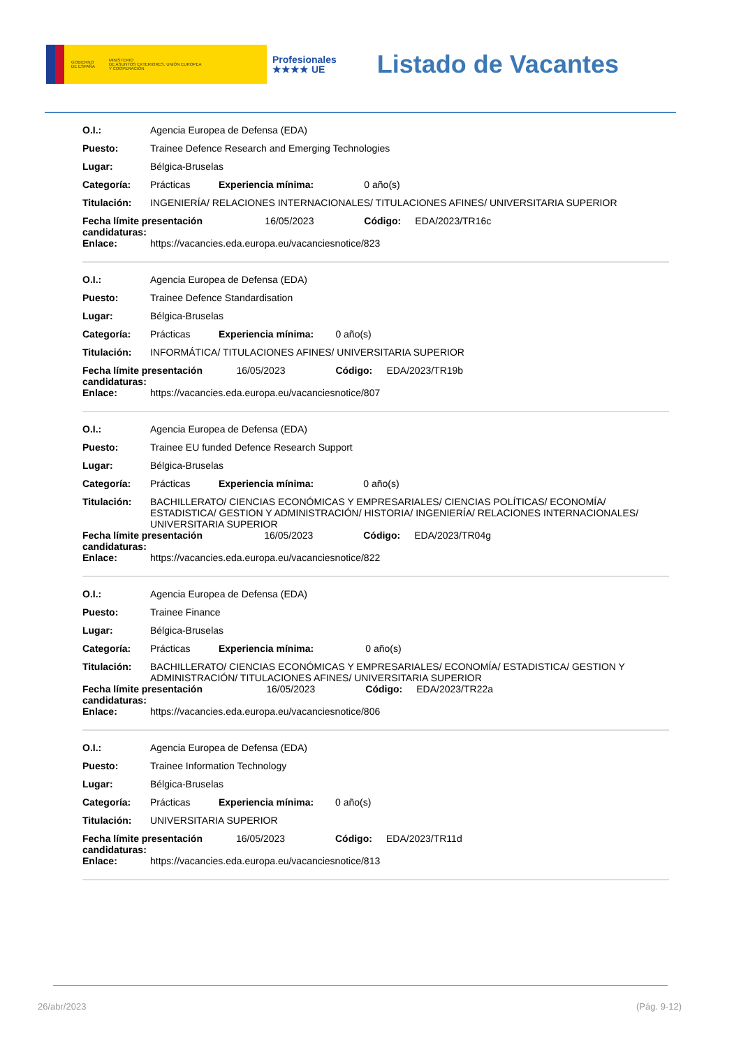GOBIERNO
DE ESPAÑA MINISTERIO
DE ASUNTOS EXTERIORES, UNIÓN EUROPEA
Y COOPERACIÓN
Profesionales
★★★★ UE
Listado de Vacantes
| O.I.: | Agencia Europea de Defensa (EDA) | | | | |
| Puesto: | Trainee Defence Research and Emerging Technologies | | | | |
| Lugar: | Bélgica-Bruselas | | | | |
| Categoría: | Prácticas | Experiencia mínima: | | 0 año(s) | |
| Titulación: | INGENIERÍA/ RELACIONES INTERNACIONALES/ TITULACIONES AFINES/ UNIVERSITARIA SUPERIOR | | | | |
| Fecha límite presentación candidaturas: | | | 16/05/2023 | Código: | EDA/2023/TR16c |
| Enlace: | https://vacancies.eda.europa.eu/vacanciesnotice/823 | | | | |
| O.I.: | Agencia Europea de Defensa (EDA) | | | | |
| Puesto: | Trainee Defence Standardisation | | | | |
| Lugar: | Bélgica-Bruselas | | | | |
| Categoría: | Prácticas | Experiencia mínima: | | 0 año(s) | |
| Titulación: | INFORMÁTICA/ TITULACIONES AFINES/ UNIVERSITARIA SUPERIOR | | | | |
| Fecha límite presentación candidaturas: | | | 16/05/2023 | Código: | EDA/2023/TR19b |
| Enlace: | https://vacancies.eda.europa.eu/vacanciesnotice/807 | | | | |
| O.I.: | Agencia Europea de Defensa (EDA) | | | | |
| Puesto: | Trainee EU funded Defence Research Support | | | | |
| Lugar: | Bélgica-Bruselas | | | | |
| Categoría: | Prácticas | Experiencia mínima: | | 0 año(s) | |
| Titulación: | BACHILLERATO/ CIENCIAS ECONÓMICAS Y EMPRESARIALES/ CIENCIAS POLÍTICAS/ ECONOMÍA/ ESTADISTICA/ GESTION Y ADMINISTRACIÓN/ HISTORIA/ INGENIERÍA/ RELACIONES INTERNACIONALES/ UNIVERSITARIA SUPERIOR | | | | |
| Fecha límite presentación candidaturas: | | | 16/05/2023 | Código: | EDA/2023/TR04g |
| Enlace: | https://vacancies.eda.europa.eu/vacanciesnotice/822 | | | | |
| O.I.: | Agencia Europea de Defensa (EDA) | | | | |
| Puesto: | Trainee Finance | | | | |
| Lugar: | Bélgica-Bruselas | | | | |
| Categoría: | Prácticas | Experiencia mínima: | | 0 año(s) | |
| Titulación: | BACHILLERATO/ CIENCIAS ECONÓMICAS Y EMPRESARIALES/ ECONOMÍA/ ESTADISTICA/ GESTION Y ADMINISTRACIÓN/ TITULACIONES AFINES/ UNIVERSITARIA SUPERIOR | | | | |
| Fecha límite presentación candidaturas: | | | 16/05/2023 | Código: | EDA/2023/TR22a |
| Enlace: | https://vacancies.eda.europa.eu/vacanciesnotice/806 | | | | |
| O.I.: | Agencia Europea de Defensa (EDA) | | | | |
| Puesto: | Trainee Information Technology | | | | |
| Lugar: | Bélgica-Bruselas | | | | |
| Categoría: | Prácticas | Experiencia mínima: | | 0 año(s) | |
| Titulación: | UNIVERSITARIA SUPERIOR | | | | |
| Fecha límite presentación candidaturas: | | | 16/05/2023 | Código: | EDA/2023/TR11d |
| Enlace: | https://vacancies.eda.europa.eu/vacanciesnotice/813 | | | | |
26/abr/2023 (Pág. 9-12)